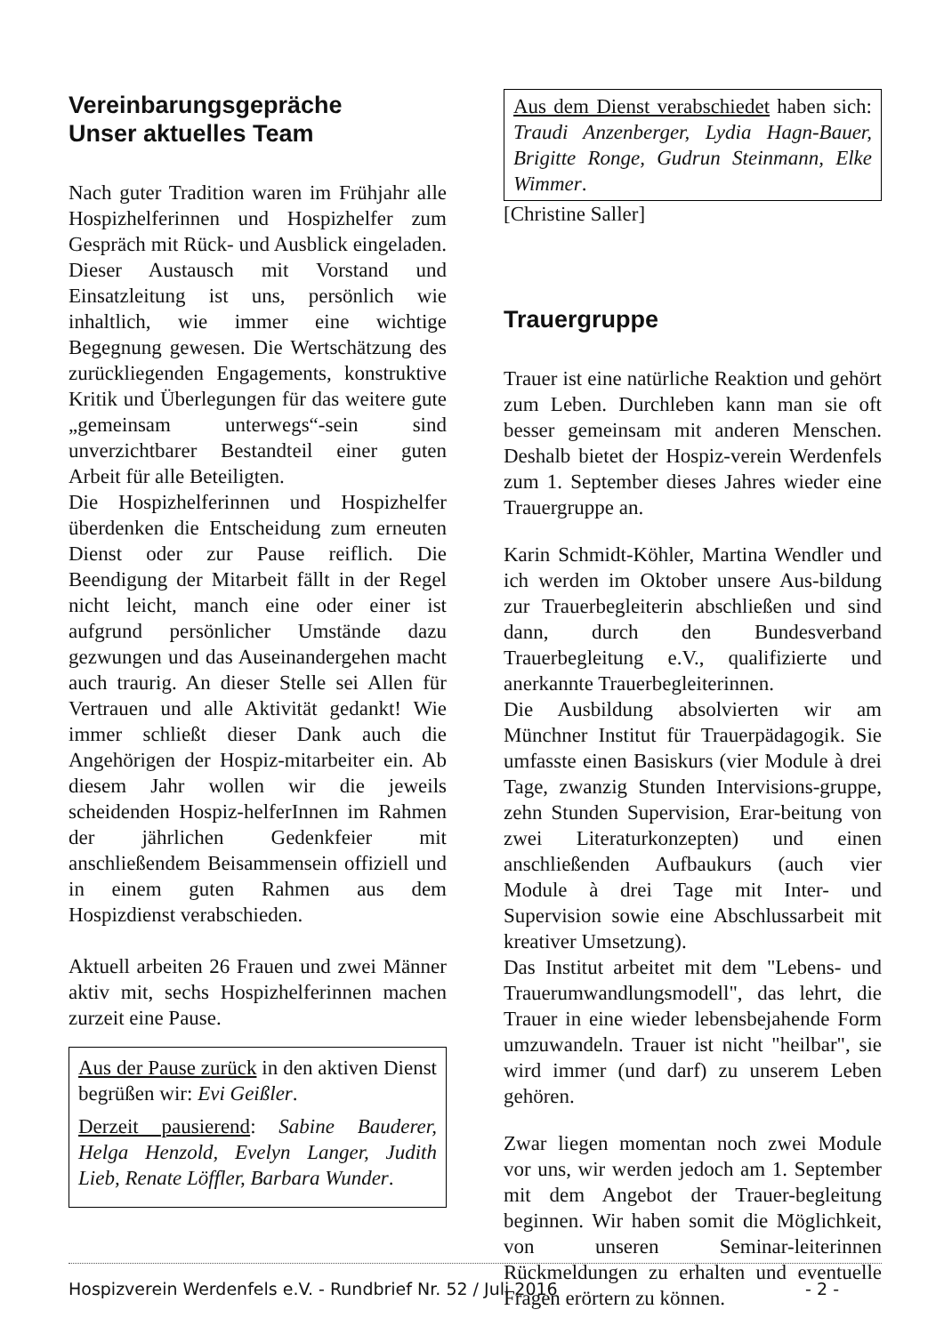Vereinbarungsgepräche
Unser aktuelles Team
Nach guter Tradition waren im Frühjahr alle Hospizhelferinnen und Hospizhelfer zum Gespräch mit Rück- und Ausblick eingeladen. Dieser Austausch mit Vorstand und Einsatzleitung ist uns, persönlich wie inhaltlich, wie immer eine wichtige Begegnung gewesen. Die Wertschätzung des zurückliegenden Engagements, konstruktive Kritik und Überlegungen für das weitere gute „gemeinsam unterwegs“-sein sind unverzichtbarer Bestandteil einer guten Arbeit für alle Beteiligten.
Die Hospizhelferinnen und Hospizhelfer überdenken die Entscheidung zum erneuten Dienst oder zur Pause reiflich. Die Beendigung der Mitarbeit fällt in der Regel nicht leicht, manch eine oder einer ist aufgrund persönlicher Umstände dazu gezwungen und das Auseinandergehen macht auch traurig. An dieser Stelle sei Allen für Vertrauen und alle Aktivität gedankt! Wie immer schließt dieser Dank auch die Angehörigen der Hospiz-mitarbeiter ein. Ab diesem Jahr wollen wir die jeweils scheidenden Hospiz-helferInnen im Rahmen der jährlichen Gedenkfeier mit anschließendem Beisammensein offiziell und in einem guten Rahmen aus dem Hospizdienst verabschieden.
Aktuell arbeiten 26 Frauen und zwei Männer aktiv mit, sechs Hospizhelferinnen machen zurzeit eine Pause.
Aus der Pause zurück in den aktiven Dienst begrüßen wir: Evi Geißler.
Derzeit pausierend: Sabine Bauderer, Helga Henzold, Evelyn Langer, Judith Lieb, Renate Löffler, Barbara Wunder.
Aus dem Dienst verabschiedet haben sich: Traudi Anzenberger, Lydia Hagn-Bauer, Brigitte Ronge, Gudrun Steinmann, Elke Wimmer.
[Christine Saller]
Trauergruppe
Trauer ist eine natürliche Reaktion und gehört zum Leben. Durchleben kann man sie oft besser gemeinsam mit anderen Menschen. Deshalb bietet der Hospiz-verein Werdenfels zum 1. September dieses Jahres wieder eine Trauergruppe an.
Karin Schmidt-Köhler, Martina Wendler und ich werden im Oktober unsere Aus-bildung zur Trauerbegleiterin abschließen und sind dann, durch den Bundesverband Trauerbegleitung e.V., qualifizierte und anerkannte Trauerbegleiterinnen.
Die Ausbildung absolvierten wir am Münchner Institut für Trauerpädagogik. Sie umfasste einen Basiskurs (vier Module à drei Tage, zwanzig Stunden Intervisions-gruppe, zehn Stunden Supervision, Erar-beitung von zwei Literaturkonzepten) und einen anschließenden Aufbaukurs (auch vier Module à drei Tage mit Inter- und Supervision sowie eine Abschlussarbeit mit kreativer Umsetzung).
Das Institut arbeitet mit dem "Lebens- und Trauerumwandlungsmodell", das lehrt, die Trauer in eine wieder lebensbejahende Form umzuwandeln. Trauer ist nicht "heilbar", sie wird immer (und darf) zu unserem Leben gehören.
Zwar liegen momentan noch zwei Module vor uns, wir werden jedoch am 1. September mit dem Angebot der Trauer-begleitung beginnen. Wir haben somit die Möglichkeit, von unseren Seminar-leiterinnen Rückmeldungen zu erhalten und eventuelle Fragen erörtern zu können.
Hospizverein Werdenfels e.V. - Rundbrief Nr. 52 / Juli 2016 - 2 -